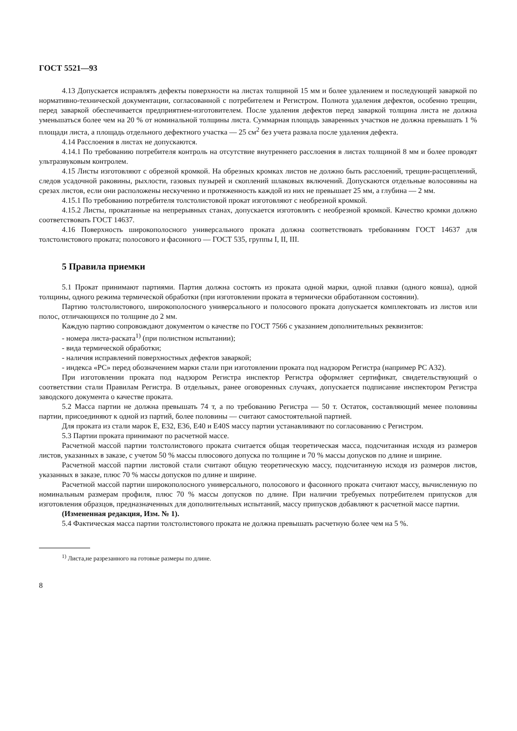ГОСТ 5521—93
4.13 Допускается исправлять дефекты поверхности на листах толщиной 15 мм и более удалением и последующей заваркой по нормативно-технической документации, согласованной с потребителем и Регистром. Полнота удаления дефектов, особенно трещин, перед заваркой обеспечивается предприятием-изготовителем. После удаления дефектов перед заваркой толщина листа не должна уменьшаться более чем на 20 % от номинальной толщины листа. Суммарная площадь заваренных участков не должна превышать 1 % площади листа, а площадь отдельного дефектного участка — 25 см<sup>2</sup> без учета развала после удаления дефекта.
4.14 Расслоения в листах не допускаются.
4.14.1 По требованию потребителя контроль на отсутствие внутреннего расслоения в листах толщиной 8 мм и более проводят ультразвуковым контролем.
4.15 Листы изготовляют с обрезной кромкой. На обрезных кромках листов не должно быть расслоений, трещин-расщеплений, следов усадочной раковины, рыхлости, газовых пузырей и скоплений шлаковых включений. Допускаются отдельные волосовины на срезах листов, если они расположены нескученно и протяженность каждой из них не превышает 25 мм, а глубина — 2 мм.
4.15.1 По требованию потребителя толстолистовой прокат изготовляют с необрезной кромкой.
4.15.2 Листы, прокатанные на непрерывных станах, допускается изготовлять с необрезной кромкой. Качество кромки должно соответствовать ГОСТ 14637.
4.16 Поверхность широкополосного универсального проката должна соответствовать требованиям ГОСТ 14637 для толстолистового проката; полосового и фасонного — ГОСТ 535, группы I, II, III.
5 Правила приемки
5.1 Прокат принимают партиями. Партия должна состоять из проката одной марки, одной плавки (одного ковша), одной толщины, одного режима термической обработки (при изготовлении проката в термически обработанном состоянии).
Партию толстолистового, широкополосного универсального и полосового проката допускается комплектовать из листов или полос, отличающихся по толщине до 2 мм.
Каждую партию сопровождают документом о качестве по ГОСТ 7566 с указанием дополнительных реквизитов:
- номера листа-раската<sup>1)</sup> (при полистном испытании);
- вида термической обработки;
- наличия исправлений поверхностных дефектов заваркой;
- индекса «PC» перед обозначением марки стали при изготовлении проката под надзором Регистра (например PC A32).
При изготовлении проката под надзором Регистра инспектор Регистра оформляет сертификат, свидетельствующий о соответствии стали Правилам Регистра. В отдельных, ранее оговоренных случаях, допускается подписание инспектором Регистра заводского документа о качестве проката.
5.2 Масса партии не должна превышать 74 т, а по требованию Регистра — 50 т. Остаток, составляющий менее половины партии, присоединяют к одной из партий, более половины — считают самостоятельной партией.
Для проката из стали марок E, E32, E36, E40 и E40S массу партии устанавливают по согласованию с Регистром.
5.3 Партии проката принимают по расчетной массе.
Расчетной массой партии толстолистового проката считается общая теоретическая масса, подсчитанная исходя из размеров листов, указанных в заказе, с учетом 50 % массы плюсового допуска по толщине и 70 % массы допусков по длине и ширине.
Расчетной массой партии листовой стали считают общую теоретическую массу, подсчитанную исходя из размеров листов, указанных в заказе, плюс 70 % массы допусков по длине и ширине.
Расчетной массой партии широкополосного универсального, полосового и фасонного проката считают массу, вычисленную по номинальным размерам профиля, плюс 70 % массы допусков по длине. При наличии требуемых потребителем припусков для изготовления образцов, предназначенных для дополнительных испытаний, массу припусков добавляют к расчетной массе партии.
(Измененная редакция, Изм. № 1).
5.4 Фактическая масса партии толстолистового проката не должна превышать расчетную более чем на 5 %.
<sup>1)</sup> Листа,не разрезанного на готовые размеры по длине.
8